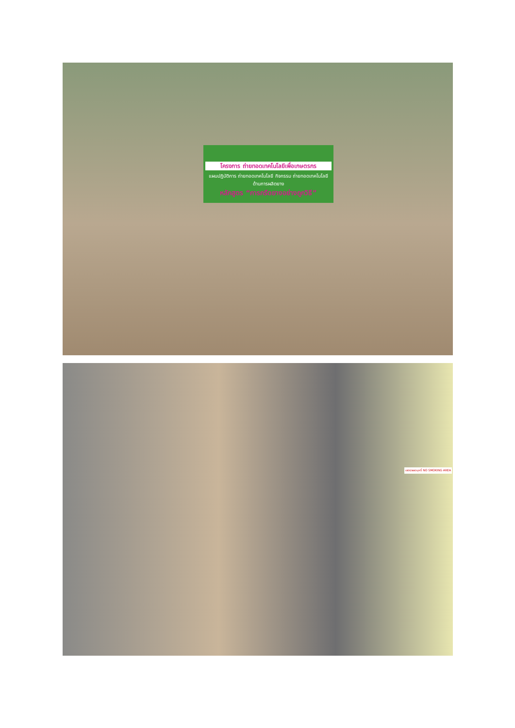โครงการ ถ่ายทอดเทคโนโลยีเพื่อเกษตรกร
แผนปฏิบัติการ ถ่ายทอดเทคโนโลยี กิจกรรม ถ่ายทอดเทคโนโลยีด้านการผลิตยาง
หลักสูตร “การกรีดยางอย่างถูกวิธี”
เขตปลอดบุหรี่ NO SMOKING AREA